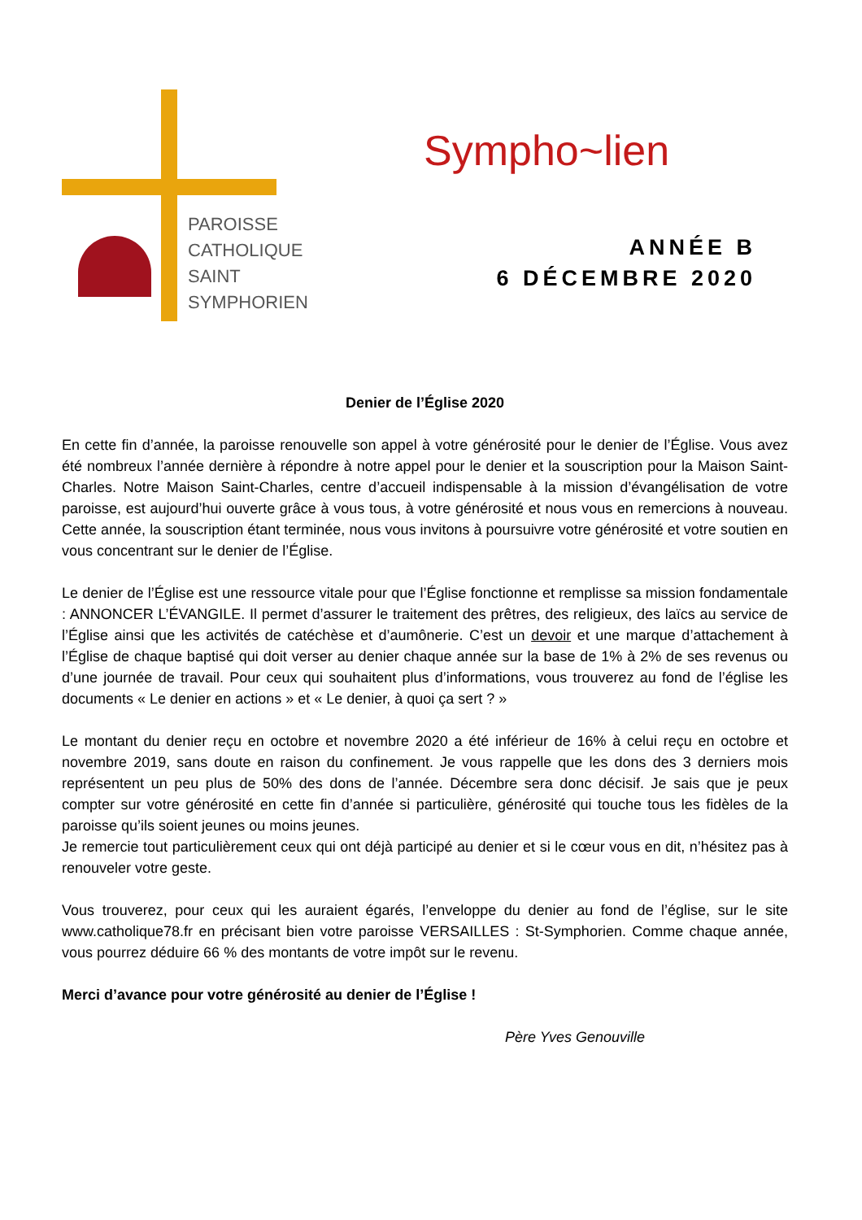PAROISSE
CATHOLIQUE
SAINT
SYMPHORIEN
Sympho~lien
ANNÉE B
6 DÉCEMBRE 2020
Denier de l’Église 2020
En cette fin d’année, la paroisse renouvelle son appel à votre générosité pour le denier de l’Église. Vous avez été nombreux l’année dernière à répondre à notre appel pour le denier et la souscription pour la Maison Saint-Charles. Notre Maison Saint-Charles, centre d’accueil indispensable à la mission d’évangélisation de votre paroisse, est aujourd’hui ouverte grâce à vous tous, à votre générosité et nous vous en remercions à nouveau. Cette année, la souscription étant terminée, nous vous invitons à poursuivre votre générosité et votre soutien en vous concentrant sur le denier de l’Église.
Le denier de l’Église est une ressource vitale pour que l’Église fonctionne et remplisse sa mission fondamentale : ANNONCER L’ÉVANGILE. Il permet d’assurer le traitement des prêtres, des religieux, des laïcs au service de l’Église ainsi que les activités de catéchèse et d’aumônerie. C’est un devoir et une marque d’attachement à l’Église de chaque baptisé qui doit verser au denier chaque année sur la base de 1% à 2% de ses revenus ou d’une journée de travail. Pour ceux qui souhaitent plus d’informations, vous trouverez au fond de l’église les documents « Le denier en actions » et « Le denier, à quoi ça sert ? »
Le montant du denier reçu en octobre et novembre 2020 a été inférieur de 16% à celui reçu en octobre et novembre 2019, sans doute en raison du confinement. Je vous rappelle que les dons des 3 derniers mois représentent un peu plus de 50% des dons de l’année. Décembre sera donc décisif. Je sais que je peux compter sur votre générosité en cette fin d’année si particulière, générosité qui touche tous les fidèles de la paroisse qu’ils soient jeunes ou moins jeunes.
Je remercie tout particulièrement ceux qui ont déjà participé au denier et si le cœur vous en dit, n’hésitez pas à renouveler votre geste.
Vous trouverez, pour ceux qui les auraient égarés, l’enveloppe du denier au fond de l’église, sur le site www.catholique78.fr en précisant bien votre paroisse VERSAILLES : St-Symphorien. Comme chaque année, vous pourrez déduire 66 % des montants de votre impôt sur le revenu.
Merci d’avance pour votre générosité au denier de l’Église !
Père Yves Genouville